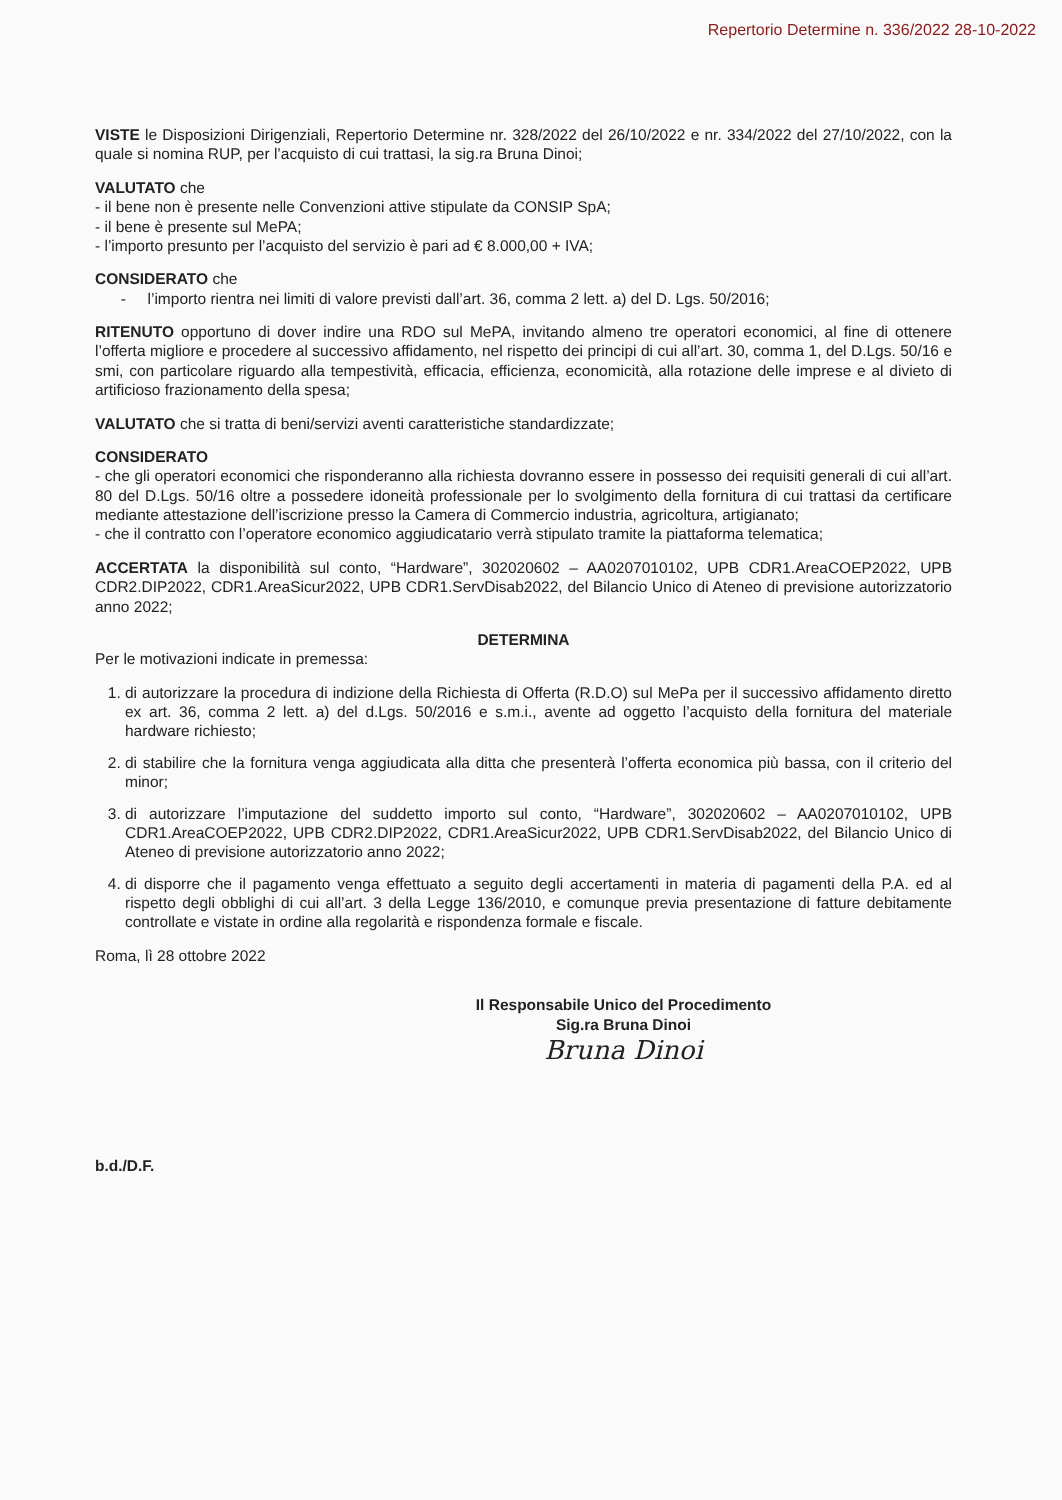Repertorio Determine n. 336/2022 28-10-2022
VISTE le Disposizioni Dirigenziali, Repertorio Determine nr. 328/2022 del 26/10/2022 e nr. 334/2022 del 27/10/2022, con la quale si nomina RUP, per l’acquisto di cui trattasi, la sig.ra Bruna Dinoi;
VALUTATO che
- il bene non è presente nelle Convenzioni attive stipulate da CONSIP SpA;
- il bene è presente sul MePA;
- l’importo presunto per l’acquisto del servizio è pari ad € 8.000,00 + IVA;
CONSIDERATO che
- l’importo rientra nei limiti di valore previsti dall’art. 36, comma 2 lett. a) del D. Lgs. 50/2016;
RITENUTO opportuno di dover indire una RDO sul MePA, invitando almeno tre operatori economici, al fine di ottenere l’offerta migliore e procedere al successivo affidamento, nel rispetto dei principi di cui all’art. 30, comma 1, del D.Lgs. 50/16 e smi, con particolare riguardo alla tempestività, efficacia, efficienza, economicità, alla rotazione delle imprese e al divieto di artificioso frazionamento della spesa;
VALUTATO che si tratta di beni/servizi aventi caratteristiche standardizzate;
CONSIDERATO
- che gli operatori economici che risponderanno alla richiesta dovranno essere in possesso dei requisiti generali di cui all’art. 80 del D.Lgs. 50/16 oltre a possedere idoneità professionale per lo svolgimento della fornitura di cui trattasi da certificare mediante attestazione dell’iscrizione presso la Camera di Commercio industria, agricoltura, artigianato;
- che il contratto con l’operatore economico aggiudicatario verrà stipulato tramite la piattaforma telematica;
ACCERTATA la disponibilità sul conto, “Hardware”, 302020602 – AA0207010102, UPB CDR1.AreaCOEP2022, UPB CDR2.DIP2022, CDR1.AreaSicur2022, UPB CDR1.ServDisab2022, del Bilancio Unico di Ateneo di previsione autorizzatorio anno 2022;
DETERMINA
Per le motivazioni indicate in premessa:
1. di autorizzare la procedura di indizione della Richiesta di Offerta (R.D.O) sul MePa per il successivo affidamento diretto ex art. 36, comma 2 lett. a) del d.Lgs. 50/2016 e s.m.i., avente ad oggetto l’acquisto della fornitura del materiale hardware richiesto;
2. di stabilire che la fornitura venga aggiudicata alla ditta che presenterà l’offerta economica più bassa, con il criterio del minor;
3. di autorizzare l’imputazione del suddetto importo sul conto, “Hardware”, 302020602 – AA0207010102, UPB CDR1.AreaCOEP2022, UPB CDR2.DIP2022, CDR1.AreaSicur2022, UPB CDR1.ServDisab2022, del Bilancio Unico di Ateneo di previsione autorizzatorio anno 2022;
4. di disporre che il pagamento venga effettuato a seguito degli accertamenti in materia di pagamenti della P.A. ed al rispetto degli obblighi di cui all’art. 3 della Legge 136/2010, e comunque previa presentazione di fatture debitamente controllate e vistate in ordine alla regolarità e rispondenza formale e fiscale.
Roma, lì 28 ottobre 2022
Il Responsabile Unico del Procedimento
Sig.ra Bruna Dinoi
Bruna Dinoi
b.d./D.F.